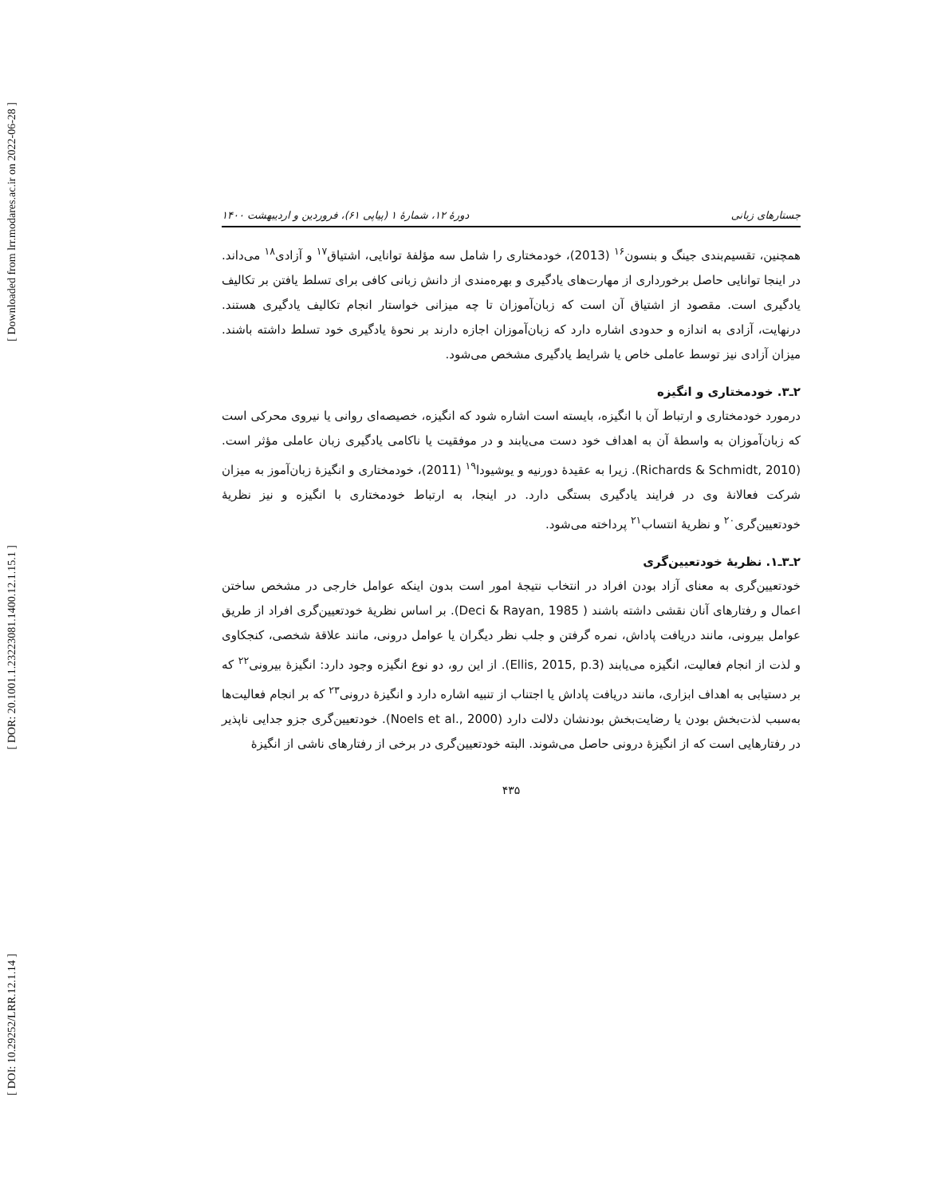[ Downloaded from lrr.modares.ac.ir on 2022-06-28 ]
[ DOR: 20.1001.1.23223081.1400.12.1.15.1 ]
[ DOI: 10.29252/LRR.12.1.14 ]
جستارهای زبانی دورهٔ ۱۲، شمارهٔ ۱ (پیاپی ۶۱)، فروردین و اردیبهشت ۱۴۰۰
همچنین، تقسیم‌بندی جینگ و بنسون<sup>۱۶</sup> (2013)، خودمختاری را شامل سه مؤلفهٔ توانایی، اشتیاق<sup>۱۷</sup> و آزادی<sup>۱۸</sup> می‌داند. در اینجا توانایی حاصل برخورداری از مهارت‌های یادگیری و بهره‌مندی از دانش زبانی کافی برای تسلط یافتن بر تکالیف یادگیری است. مقصود از اشتیاق آن است که زبان‌آموزان تا چه میزانی خواستار انجام تکالیف یادگیری هستند. درنهایت، آزادی به اندازه و حدودی اشاره دارد که زبان‌آموزان اجازه دارند بر نحوهٔ یادگیری خود تسلط داشته باشند. میزان آزادی نیز توسط عاملی خاص یا شرایط یادگیری مشخص می‌شود.
۲ـ۳. خودمختاری و انگیزه
درمورد خودمختاری و ارتباط آن با انگیزه، بایسته است اشاره شود که انگیزه، خصیصه‌ای روانی یا نیروی محرکی است که زبان‌آموزان به واسطهٔ آن به اهداف خود دست می‌یابند و در موفقیت یا ناکامی یادگیری زبان عاملی مؤثر است. (Richards & Schmidt, 2010). زیرا به عقیدهٔ دورنیه و یوشیودا<sup>۱۹</sup> (2011)، خودمختاری و انگیزهٔ زبان‌آموز به میزان شرکت فعالانهٔ وی در فرایند یادگیری بستگی دارد. در اینجا، به ارتباط خودمختاری با انگیزه و نیز نظریهٔ خودتعیین‌گری<sup>۲۰</sup> و نظریهٔ انتساب<sup>۲۱</sup> پرداخته می‌شود.
۲ـ۳ـ۱. نظریهٔ خودتعیین‌گری
خودتعیین‌گری به معنای آزاد بودن افراد در انتخاب نتیجهٔ امور است بدون اینکه عوامل خارجی در مشخص ساختن اعمال و رفتارهای آنان نقشی داشته باشند ( Deci & Rayan, 1985). بر اساس نظریهٔ خودتعیین‌گری افراد از طریق عوامل بیرونی، مانند دریافت پاداش، نمره گرفتن و جلب نظر دیگران یا عوامل درونی، مانند علاقهٔ شخصی، کنجکاوی و لذت از انجام فعالیت، انگیزه می‌یابند (Ellis, 2015, p.3). از این رو، دو نوع انگیزه وجود دارد: انگیزهٔ بیرونی<sup>۲۲</sup> که بر دستیابی به اهداف ابزاری، مانند دریافت پاداش یا اجتناب از تنبیه اشاره دارد و انگیزهٔ درونی<sup>۲۳</sup> که بر انجام فعالیت‌ها به‌سبب لذت‌بخش بودن یا رضایت‌بخش بودنشان دلالت دارد (Noels et al., 2000). خودتعیین‌گری جزو جدایی ناپذیر در رفتارهایی است که از انگیزهٔ درونی حاصل می‌شوند. البته خودتعیین‌گری در برخی از رفتارهای ناشی از انگیزهٔ
۴۳۵